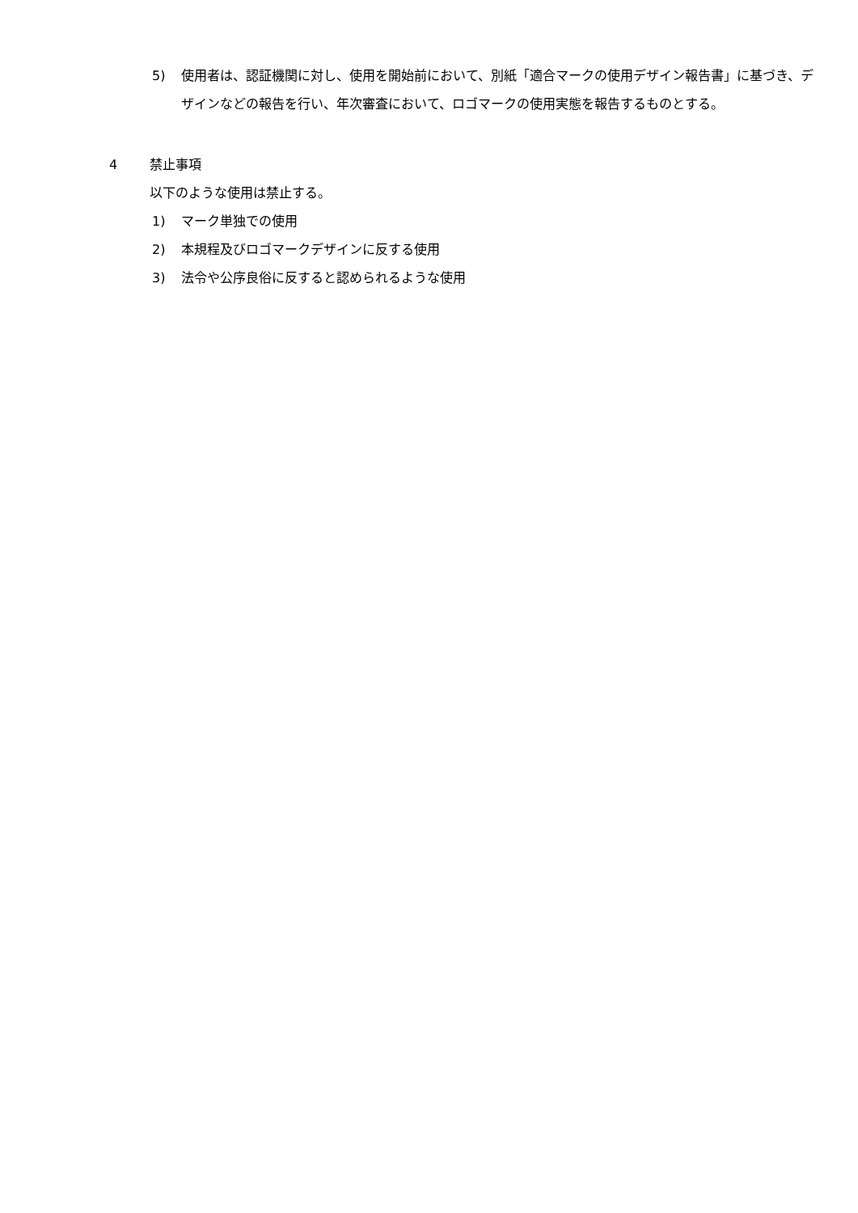5) 使用者は、認証機関に対し、使用を開始前において、別紙「適合マークの使用デザイン報告書」に基づき、デザインなどの報告を行い、年次審査において、ロゴマークの使用実態を報告するものとする。
4 禁止事項
以下のような使用は禁止する。
1) マーク単独での使用
2) 本規程及びロゴマークデザインに反する使用
3) 法令や公序良俗に反すると認められるような使用